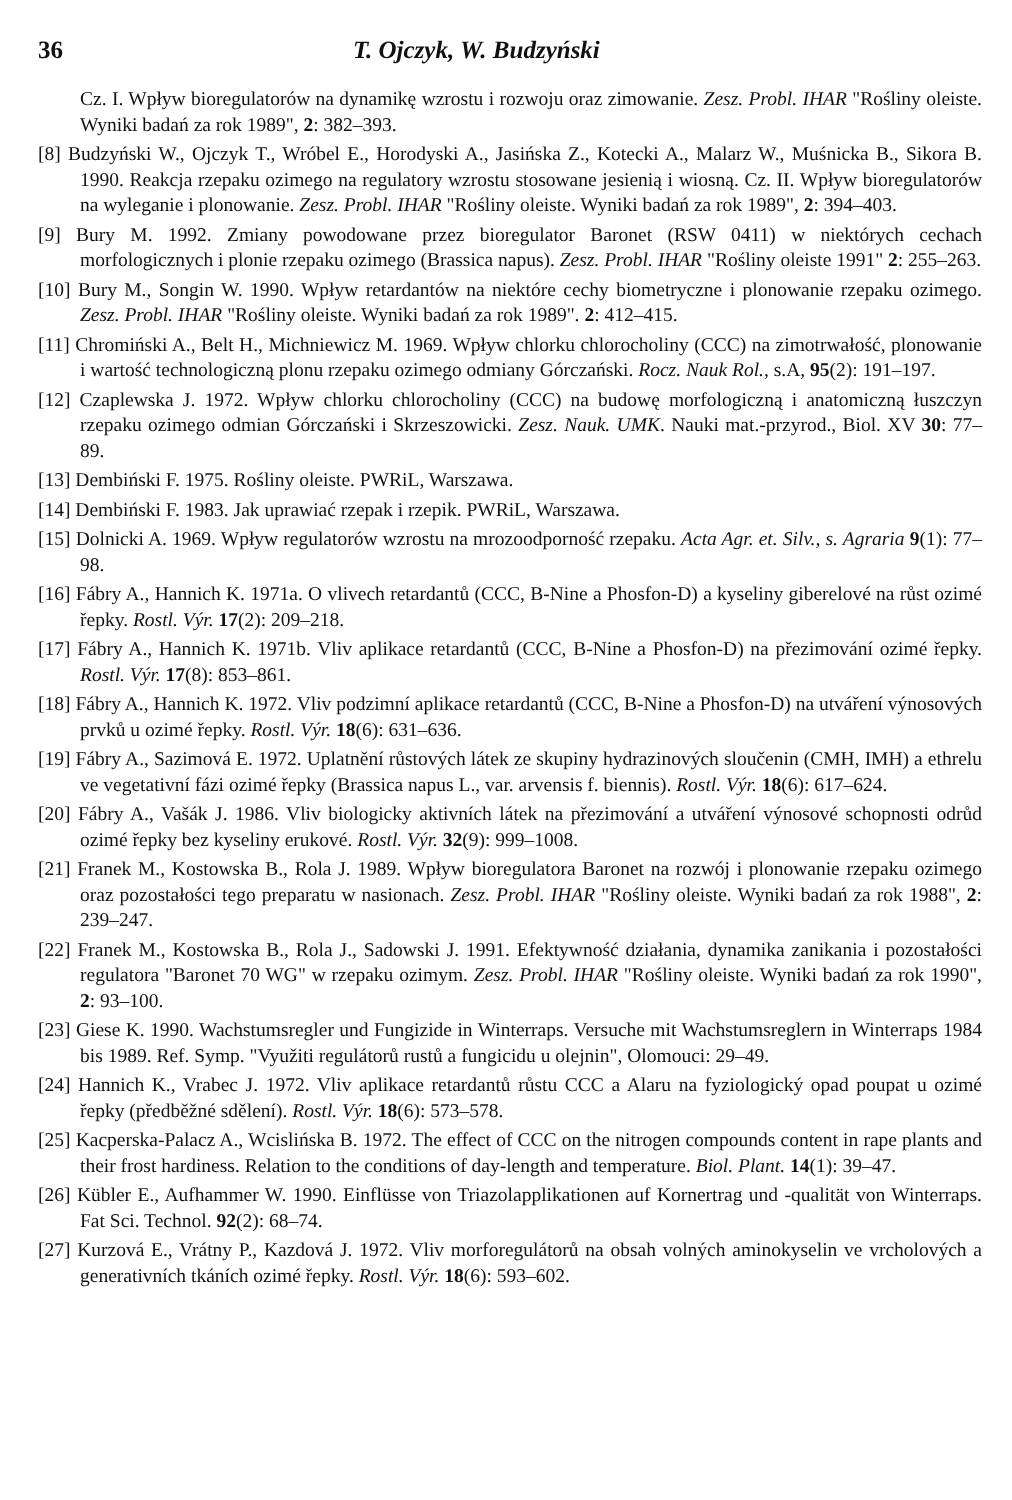36 T. Ojczyk, W. Budzyński
Cz. I. Wpływ bioregulatorów na dynamikę wzrostu i rozwoju oraz zimowanie. Zesz. Probl. IHAR "Rośliny oleiste. Wyniki badań za rok 1989", 2: 382–393.
[8] Budzyński W., Ojczyk T., Wróbel E., Horodyski A., Jasińska Z., Kotecki A., Malarz W., Muśnicka B., Sikora B. 1990. Reakcja rzepaku ozimego na regulatory wzrostu stosowane jesienią i wiosną. Cz. II. Wpływ bioregulatorów na wyleganie i plonowanie. Zesz. Probl. IHAR "Rośliny oleiste. Wyniki badań za rok 1989", 2: 394–403.
[9] Bury M. 1992. Zmiany powodowane przez bioregulator Baronet (RSW 0411) w niektórych cechach morfologicznych i plonie rzepaku ozimego (Brassica napus). Zesz. Probl. IHAR "Rośliny oleiste 1991" 2: 255–263.
[10] Bury M., Songin W. 1990. Wpływ retardantów na niektóre cechy biometryczne i plonowanie rzepaku ozimego. Zesz. Probl. IHAR "Rośliny oleiste. Wyniki badań za rok 1989". 2: 412–415.
[11] Chromiński A., Belt H., Michniewicz M. 1969. Wpływ chlorku chlorocholiny (CCC) na zimotrwałość, plonowanie i wartość technologiczną plonu rzepaku ozimego odmiany Górczański. Rocz. Nauk Rol., s.A, 95(2): 191–197.
[12] Czaplewska J. 1972. Wpływ chlorku chlorocholiny (CCC) na budowę morfologiczną i anatomiczną łuszczyn rzepaku ozimego odmian Górczański i Skrzeszowicki. Zesz. Nauk. UMK. Nauki mat.-przyrod., Biol. XV 30: 77–89.
[13] Dembiński F. 1975. Rośliny oleiste. PWRiL, Warszawa.
[14] Dembiński F. 1983. Jak uprawiać rzepak i rzepik. PWRiL, Warszawa.
[15] Dolnicki A. 1969. Wpływ regulatorów wzrostu na mrozoodporność rzepaku. Acta Agr. et. Silv., s. Agraria 9(1): 77–98.
[16] Fábry A., Hannich K. 1971a. O vlivech retardantů (CCC, B-Nine a Phosfon-D) a kyseliny giberelové na růst ozimé řepky. Rostl. Výr. 17(2): 209–218.
[17] Fábry A., Hannich K. 1971b. Vliv aplikace retardantů (CCC, B-Nine a Phosfon-D) na přezimování ozimé řepky. Rostl. Výr. 17(8): 853–861.
[18] Fábry A., Hannich K. 1972. Vliv podzimní aplikace retardantů (CCC, B-Nine a Phosfon-D) na utváření výnosových prvků u ozimé řepky. Rostl. Výr. 18(6): 631–636.
[19] Fábry A., Sazimová E. 1972. Uplatnění růstových látek ze skupiny hydrazinových sloučenin (CMH, IMH) a ethrelu ve vegetativní fázi ozimé řepky (Brassica napus L., var. arvensis f. biennis). Rostl. Výr. 18(6): 617–624.
[20] Fábry A., Vašák J. 1986. Vliv biologicky aktivních látek na přezimování a utváření výnosové schopnosti odrůd ozimé řepky bez kyseliny erukové. Rostl. Výr. 32(9): 999–1008.
[21] Franek M., Kostowska B., Rola J. 1989. Wpływ bioregulatora Baronet na rozwój i plonowanie rzepaku ozimego oraz pozostałości tego preparatu w nasionach. Zesz. Probl. IHAR "Rośliny oleiste. Wyniki badań za rok 1988", 2: 239–247.
[22] Franek M., Kostowska B., Rola J., Sadowski J. 1991. Efektywność działania, dynamika zanikania i pozostałości regulatora "Baronet 70 WG" w rzepaku ozimym. Zesz. Probl. IHAR "Rośliny oleiste. Wyniki badań za rok 1990", 2: 93–100.
[23] Giese K. 1990. Wachstumsregler und Fungizide in Winterraps. Versuche mit Wachstumsreglern in Winterraps 1984 bis 1989. Ref. Symp. "Využiti regulátorů rustů a fungicidu u olejnin", Olomouci: 29–49.
[24] Hannich K., Vrabec J. 1972. Vliv aplikace retardantů růstu CCC a Alaru na fyziologický opad poupat u ozimé řepky (předběžné sdělení). Rostl. Výr. 18(6): 573–578.
[25] Kacperska-Palacz A., Wcislińska B. 1972. The effect of CCC on the nitrogen compounds content in rape plants and their frost hardiness. Relation to the conditions of day-length and temperature. Biol. Plant. 14(1): 39–47.
[26] Kübler E., Aufhammer W. 1990. Einflüsse von Triazolapplikationen auf Kornertrag und -qualität von Winterraps. Fat Sci. Technol. 92(2): 68–74.
[27] Kurzová E., Vrátny P., Kazdová J. 1972. Vliv morforegulátorů na obsah volných aminokyselin ve vrcholových a generativních tkáních ozimé řepky. Rostl. Výr. 18(6): 593–602.